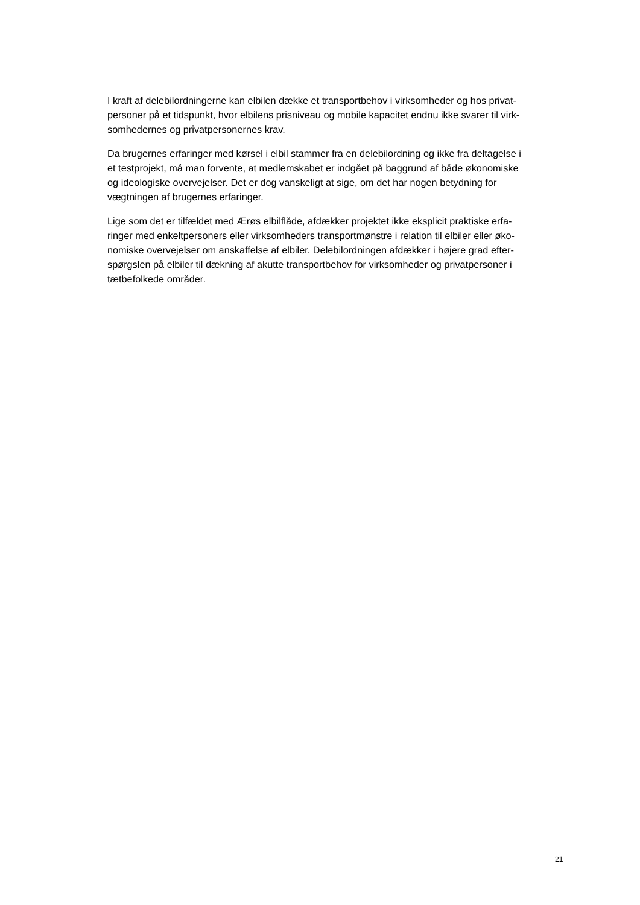I kraft af delebilordningerne kan elbilen dække et transportbehov i virksomheder og hos privat-
personer på et tidspunkt, hvor elbilens prisniveau og mobile kapacitet endnu ikke svarer til virk-
somhedernes og privatpersonernes krav.
Da brugernes erfaringer med kørsel i elbil stammer fra en delebilordning og ikke fra deltagelse i
et testprojekt, må man forvente, at medlemskabet er indgået på baggrund af både økonomiske
og ideologiske overvejelser. Det er dog vanskeligt at sige, om det har nogen betydning for
vægtningen af brugernes erfaringer.
Lige som det er tilfældet med Ærøs elbilflåde, afdækker projektet ikke eksplicit praktiske erfa-
ringer med enkeltpersoners eller virksomheders transportmønstre i relation til elbiler eller øko-
nomiske overvejelser om anskaffelse af elbiler. Delebilordningen afdækker i højere grad efter-
spørgslen på elbiler til dækning af akutte transportbehov for virksomheder og privatpersoner i
tætbefolkede områder.
21